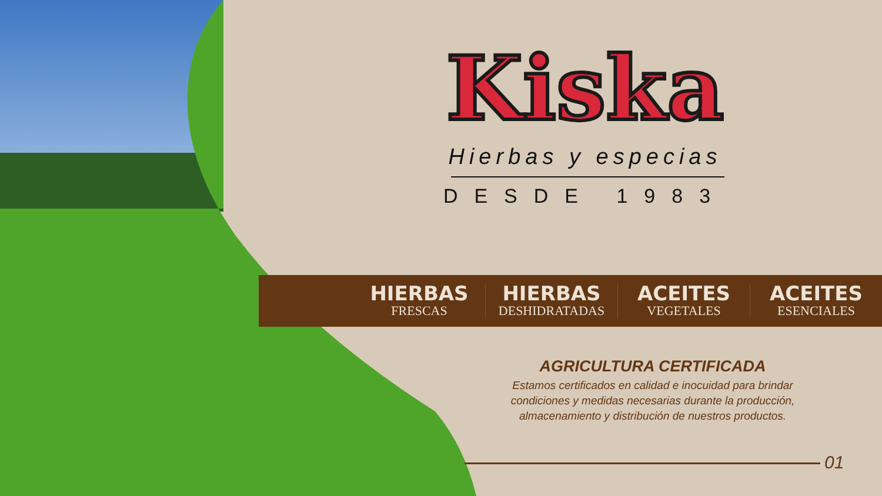Kiska
Hierbas y especias
DESDE 1983
HIERBAS
FRESCAS
HIERBAS
DESHIDRATADAS
ACEITES
VEGETALES
ACEITES
ESENCIALES
AGRICULTURA CERTIFICADA
Estamos certificados en calidad e inocuidad para brindar
condiciones y medidas necesarias durante la producción,
almacenamiento y distribución de nuestros productos.
01